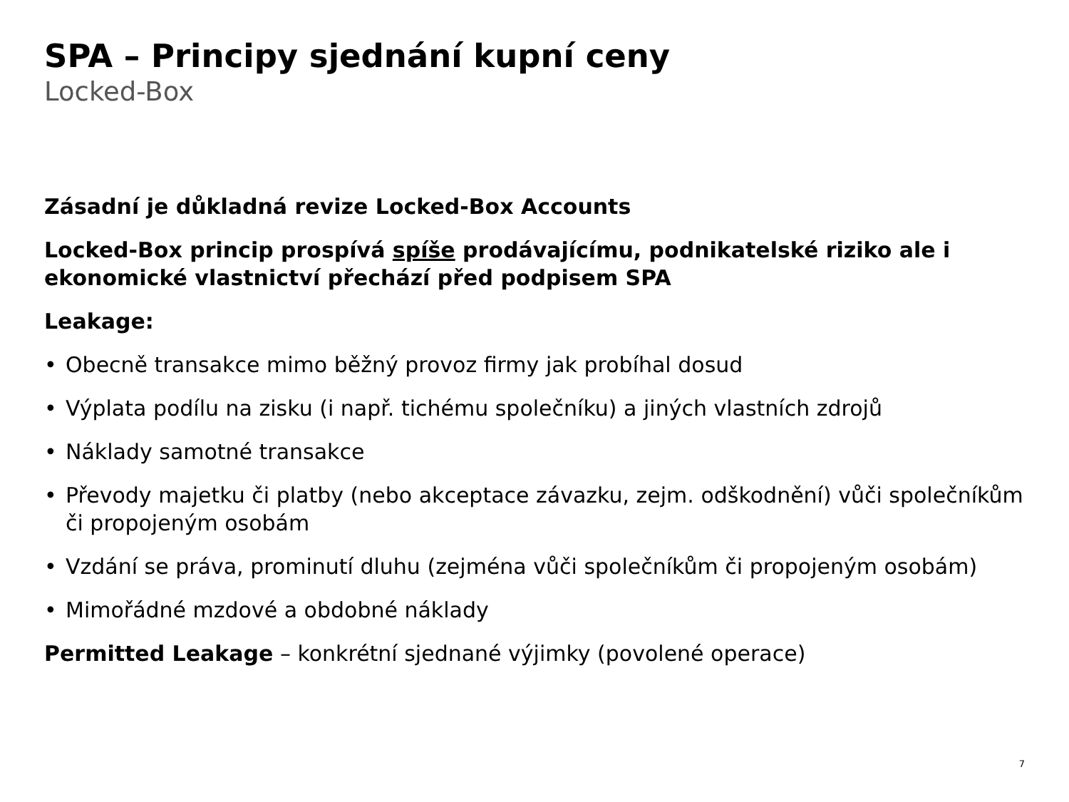SPA – Principy sjednání kupní ceny
Locked-Box
Zásadní je důkladná revize Locked-Box Accounts
Locked-Box princip prospívá spíše prodávajícímu, podnikatelské riziko ale i ekonomické vlastnictví přechází před podpisem SPA
Leakage:
• Obecně transakce mimo běžný provoz firmy jak probíhal dosud
• Výplata podílu na zisku (i např. tichému společníku) a jiných vlastních zdrojů
• Náklady samotné transakce
• Převody majetku či platby (nebo akceptace závazku, zejm. odškodnění) vůči společníkům či propojeným osobám
• Vzdání se práva, prominutí dluhu (zejména vůči společníkům či propojeným osobám)
• Mimořádné mzdové a obdobné náklady
Permitted Leakage – konkrétní sjednané výjimky (povolené operace)
7